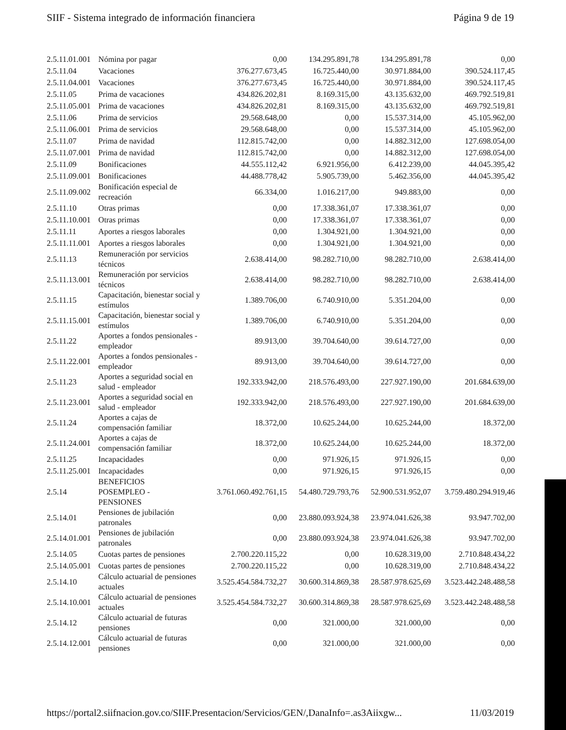SIIF - Sistema integrado de información financiera Página 9 de 19
| 2.5.11.01.001 | Nómina por pagar | 0,00 | 134.295.891,78 | 134.295.891,78 | 0,00 |
| 2.5.11.04 | Vacaciones | 376.277.673,45 | 16.725.440,00 | 30.971.884,00 | 390.524.117,45 |
| 2.5.11.04.001 | Vacaciones | 376.277.673,45 | 16.725.440,00 | 30.971.884,00 | 390.524.117,45 |
| 2.5.11.05 | Prima de vacaciones | 434.826.202,81 | 8.169.315,00 | 43.135.632,00 | 469.792.519,81 |
| 2.5.11.05.001 | Prima de vacaciones | 434.826.202,81 | 8.169.315,00 | 43.135.632,00 | 469.792.519,81 |
| 2.5.11.06 | Prima de servicios | 29.568.648,00 | 0,00 | 15.537.314,00 | 45.105.962,00 |
| 2.5.11.06.001 | Prima de servicios | 29.568.648,00 | 0,00 | 15.537.314,00 | 45.105.962,00 |
| 2.5.11.07 | Prima de navidad | 112.815.742,00 | 0,00 | 14.882.312,00 | 127.698.054,00 |
| 2.5.11.07.001 | Prima de navidad | 112.815.742,00 | 0,00 | 14.882.312,00 | 127.698.054,00 |
| 2.5.11.09 | Bonificaciones | 44.555.112,42 | 6.921.956,00 | 6.412.239,00 | 44.045.395,42 |
| 2.5.11.09.001 | Bonificaciones | 44.488.778,42 | 5.905.739,00 | 5.462.356,00 | 44.045.395,42 |
| 2.5.11.09.002 | Bonificación especial de recreación | 66.334,00 | 1.016.217,00 | 949.883,00 | 0,00 |
| 2.5.11.10 | Otras primas | 0,00 | 17.338.361,07 | 17.338.361,07 | 0,00 |
| 2.5.11.10.001 | Otras primas | 0,00 | 17.338.361,07 | 17.338.361,07 | 0,00 |
| 2.5.11.11 | Aportes a riesgos laborales | 0,00 | 1.304.921,00 | 1.304.921,00 | 0,00 |
| 2.5.11.11.001 | Aportes a riesgos laborales | 0,00 | 1.304.921,00 | 1.304.921,00 | 0,00 |
| 2.5.11.13 | Remuneración por servicios técnicos | 2.638.414,00 | 98.282.710,00 | 98.282.710,00 | 2.638.414,00 |
| 2.5.11.13.001 | Remuneración por servicios técnicos | 2.638.414,00 | 98.282.710,00 | 98.282.710,00 | 2.638.414,00 |
| 2.5.11.15 | Capacitación, bienestar social y estímulos | 1.389.706,00 | 6.740.910,00 | 5.351.204,00 | 0,00 |
| 2.5.11.15.001 | Capacitación, bienestar social y estímulos | 1.389.706,00 | 6.740.910,00 | 5.351.204,00 | 0,00 |
| 2.5.11.22 | Aportes a fondos pensionales - empleador | 89.913,00 | 39.704.640,00 | 39.614.727,00 | 0,00 |
| 2.5.11.22.001 | Aportes a fondos pensionales - empleador | 89.913,00 | 39.704.640,00 | 39.614.727,00 | 0,00 |
| 2.5.11.23 | Aportes a seguridad social en salud - empleador | 192.333.942,00 | 218.576.493,00 | 227.927.190,00 | 201.684.639,00 |
| 2.5.11.23.001 | Aportes a seguridad social en salud - empleador | 192.333.942,00 | 218.576.493,00 | 227.927.190,00 | 201.684.639,00 |
| 2.5.11.24 | Aportes a cajas de compensación familiar | 18.372,00 | 10.625.244,00 | 10.625.244,00 | 18.372,00 |
| 2.5.11.24.001 | Aportes a cajas de compensación familiar | 18.372,00 | 10.625.244,00 | 10.625.244,00 | 18.372,00 |
| 2.5.11.25 | Incapacidades | 0,00 | 971.926,15 | 971.926,15 | 0,00 |
| 2.5.11.25.001 | Incapacidades | 0,00 | 971.926,15 | 971.926,15 | 0,00 |
| 2.5.14 | BENEFICIOS POSEMPLEO - PENSIONES | 3.761.060.492.761,15 | 54.480.729.793,76 | 52.900.531.952,07 | 3.759.480.294.919,46 |
| 2.5.14.01 | Pensiones de jubilación patronales | 0,00 | 23.880.093.924,38 | 23.974.041.626,38 | 93.947.702,00 |
| 2.5.14.01.001 | Pensiones de jubilación patronales | 0,00 | 23.880.093.924,38 | 23.974.041.626,38 | 93.947.702,00 |
| 2.5.14.05 | Cuotas partes de pensiones | 2.700.220.115,22 | 0,00 | 10.628.319,00 | 2.710.848.434,22 |
| 2.5.14.05.001 | Cuotas partes de pensiones | 2.700.220.115,22 | 0,00 | 10.628.319,00 | 2.710.848.434,22 |
| 2.5.14.10 | Cálculo actuarial de pensiones actuales | 3.525.454.584.732,27 | 30.600.314.869,38 | 28.587.978.625,69 | 3.523.442.248.488,58 |
| 2.5.14.10.001 | Cálculo actuarial de pensiones actuales | 3.525.454.584.732,27 | 30.600.314.869,38 | 28.587.978.625,69 | 3.523.442.248.488,58 |
| 2.5.14.12 | Cálculo actuarial de futuras pensiones | 0,00 | 321.000,00 | 321.000,00 | 0,00 |
| 2.5.14.12.001 | Cálculo actuarial de futuras pensiones | 0,00 | 321.000,00 | 321.000,00 | 0,00 |
https://portal2.siifnacion.gov.co/SIIF.Presentacion/Servicios/GEN/,DanaInfo=.as3Aiixgw... 11/03/2019